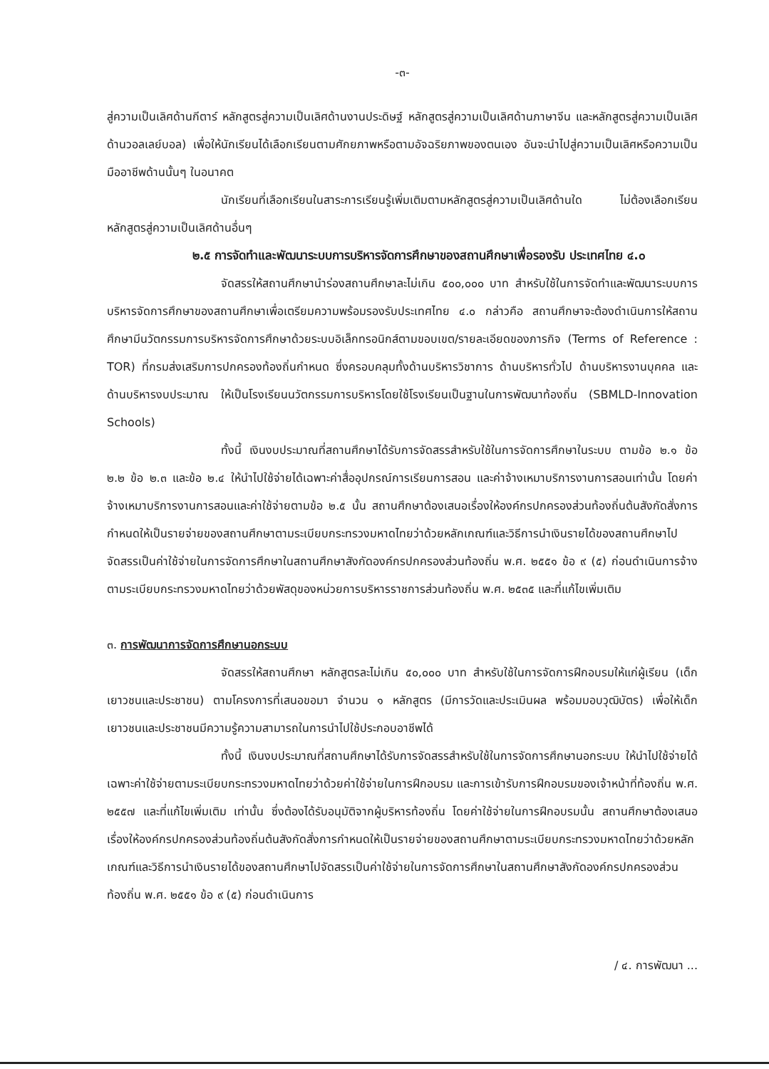-๓-
สู่ความเป็นเลิศด้านกีตาร์ หลักสูตรสู่ความเป็นเลิศด้านงานประดิษฐ์ หลักสูตรสู่ความเป็นเลิศด้านภาษาจีน และหลักสูตรสู่ความเป็นเลิศด้านวอลเลย์บอล) เพื่อให้นักเรียนได้เลือกเรียนตามศักยภาพหรือตามอัจฉริยภาพของตนเอง อันจะนำไปสู่ความเป็นเลิศหรือความเป็นมืออาชีพด้านนั้นๆ ในอนาคต
นักเรียนที่เลือกเรียนในสาระการเรียนรู้เพิ่มเติมตามหลักสูตรสู่ความเป็นเลิศด้านใด ไม่ต้องเลือกเรียนหลักสูตรสู่ความเป็นเลิศด้านอื่นๆ
๒.๕ การจัดทำและพัฒนาระบบการบริหารจัดการศึกษาของสถานศึกษาเพื่อรองรับ ประเทศไทย ๔.๐
จัดสรรให้สถานศึกษานำร่องสถานศึกษาละไม่เกิน ๕๐๐,๐๐๐ บาท สำหรับใช้ในการจัดทำและพัฒนาระบบการบริหารจัดการศึกษาของสถานศึกษาเพื่อเตรียมความพร้อมรองรับประเทศไทย ๔.๐ กล่าวคือ สถานศึกษาจะต้องดำเนินการให้สถานศึกษามีนวัตกรรมการบริหารจัดการศึกษาด้วยระบบอิเล็กทรอนิกส์ตามขอบเขต/รายละเอียดของภารกิจ (Terms of Reference : TOR) ที่กรมส่งเสริมการปกครองท้องถิ่นกำหนด ซึ่งครอบคลุมทั้งด้านบริหารวิชาการ ด้านบริหารทั่วไป ด้านบริหารงานบุคคล และด้านบริหารงบประมาณ ให้เป็นโรงเรียนนวัตกรรมการบริหารโดยใช้โรงเรียนเป็นฐานในการพัฒนาท้องถิ่น (SBMLD-Innovation Schools)
ทั้งนี้ เงินงบประมาณที่สถานศึกษาได้รับการจัดสรรสำหรับใช้ในการจัดการศึกษาในระบบ ตามข้อ ๒.๑ ข้อ ๒.๒ ข้อ ๒.๓ และข้อ ๒.๔ ให้นำไปใช้จ่ายได้เฉพาะค่าสื่ออุปกรณ์การเรียนการสอน และค่าจ้างเหมาบริการงานการสอนเท่านั้น โดยค่าจ้างเหมาบริการงานการสอนและค่าใช้จ่ายตามข้อ ๒.๕ นั้น สถานศึกษาต้องเสนอเรื่องให้องค์กรปกครองส่วนท้องถิ่นต้นสังกัดสั่งการกำหนดให้เป็นรายจ่ายของสถานศึกษาตามระเบียบกระทรวงมหาดไทยว่าด้วยหลักเกณฑ์และวิธีการนำเงินรายได้ของสถานศึกษาไปจัดสรรเป็นค่าใช้จ่ายในการจัดการศึกษาในสถานศึกษาสังกัดองค์กรปกครองส่วนท้องถิ่น พ.ศ. ๒๕๕๑ ข้อ ๙ (๕) ก่อนดำเนินการจ้างตามระเบียบกระทรวงมหาดไทยว่าด้วยพัสดุของหน่วยการบริหารราชการส่วนท้องถิ่น พ.ศ. ๒๕๓๕ และที่แก้ไขเพิ่มเติม
๓. การพัฒนาการจัดการศึกษานอกระบบ
จัดสรรให้สถานศึกษา หลักสูตรละไม่เกิน ๕๐,๐๐๐ บาท สำหรับใช้ในการจัดการฝึกอบรมให้แก่ผู้เรียน (เด็ก เยาวชนและประชาชน) ตามโครงการที่เสนอขอมา จำนวน ๑ หลักสูตร (มีการวัดและประเมินผล พร้อมมอบวุฒิบัตร) เพื่อให้เด็ก เยาวชนและประชาชนมีความรู้ความสามารถในการนำไปใช้ประกอบอาชีพได้
ทั้งนี้ เงินงบประมาณที่สถานศึกษาได้รับการจัดสรรสำหรับใช้ในการจัดการศึกษานอกระบบ ให้นำไปใช้จ่ายได้เฉพาะค่าใช้จ่ายตามระเบียบกระทรวงมหาดไทยว่าด้วยค่าใช้จ่ายในการฝึกอบรม และการเข้ารับการฝึกอบรมของเจ้าหน้าที่ท้องถิ่น พ.ศ. ๒๕๕๗ และที่แก้ไขเพิ่มเติม เท่านั้น ซึ่งต้องได้รับอนุมัติจากผู้บริหารท้องถิ่น โดยค่าใช้จ่ายในการฝึกอบรมนั้น สถานศึกษาต้องเสนอเรื่องให้องค์กรปกครองส่วนท้องถิ่นต้นสังกัดสั่งการกำหนดให้เป็นรายจ่ายของสถานศึกษาตามระเบียบกระทรวงมหาดไทยว่าด้วยหลักเกณฑ์และวิธีการนำเงินรายได้ของสถานศึกษาไปจัดสรรเป็นค่าใช้จ่ายในการจัดการศึกษาในสถานศึกษาสังกัดองค์กรปกครองส่วนท้องถิ่น พ.ศ. ๒๕๕๑ ข้อ ๙ (๕) ก่อนดำเนินการ
/ ๔. การพัฒนา ...